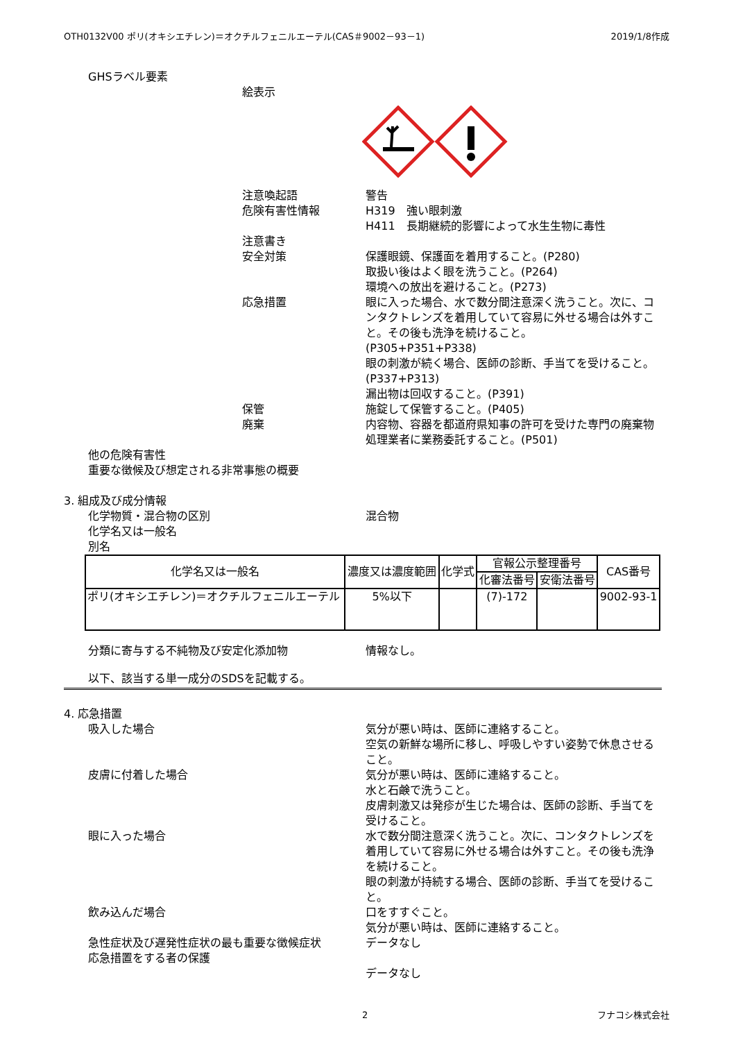OTH0132V00 ポリ(オキシエチレン)＝オクチルフェニルエーテル(CAS＃9002－93－1) 2019/1/8作成
GHSラベル要素
絵表示
注意喚起語
危険有害性情報
注意書き
安全対策
応急措置
保管
廃棄
警告
H319　強い眼刺激
H411　長期継続的影響によって水生生物に毒性
保護眼鏡、保護面を着用すること。(P280)
取扱い後はよく眼を洗うこと。(P264)
環境への放出を避けること。(P273)
眼に入った場合、水で数分間注意深く洗うこと。次に、コンタクトレンズを着用していて容易に外せる場合は外すこと。その後も洗浄を続けること。
(P305+P351+P338)
眼の刺激が続く場合、医師の診断、手当てを受けること。(P337+P313)
漏出物は回収すること。(P391)
施錠して保管すること。(P405)
内容物、容器を都道府県知事の許可を受けた専門の廃棄物処理業者に業務委託すること。(P501)
他の危険有害性
重要な徴候及び想定される非常事態の概要
3. 組成及び成分情報
化学物質・混合物の区別
化学名又は一般名
別名
混合物
| 化学名又は一般名 | 濃度又は濃度範囲 | 化学式 | 官報公示整理番号 | | CAS番号 |
| --- | --- | --- | --- | --- | --- |
| | | | 化審法番号 | 安衛法番号 | |
| ポリ(オキシエチレン)＝オクチルフェニルエーテル | 5%以下 | | (7)-172 | | 9002-93-1 |
分類に寄与する不純物及び安定化添加物 情報なし。
以下、該当する単一成分のSDSを記載する。
4. 応急措置
吸入した場合
皮膚に付着した場合
眼に入った場合
飲み込んだ場合
急性症状及び遅発性症状の最も重要な徴候症状
応急措置をする者の保護
気分が悪い時は、医師に連絡すること。
空気の新鮮な場所に移し、呼吸しやすい姿勢で休息させること。
気分が悪い時は、医師に連絡すること。
水と石鹸で洗うこと。
皮膚刺激又は発疹が生じた場合は、医師の診断、手当てを受けること。
水で数分間注意深く洗うこと。次に、コンタクトレンズを着用していて容易に外せる場合は外すこと。その後も洗浄を続けること。
眼の刺激が持続する場合、医師の診断、手当てを受けること。
口をすすぐこと。
気分が悪い時は、医師に連絡すること。
データなし
データなし
2 フナコシ株式会社